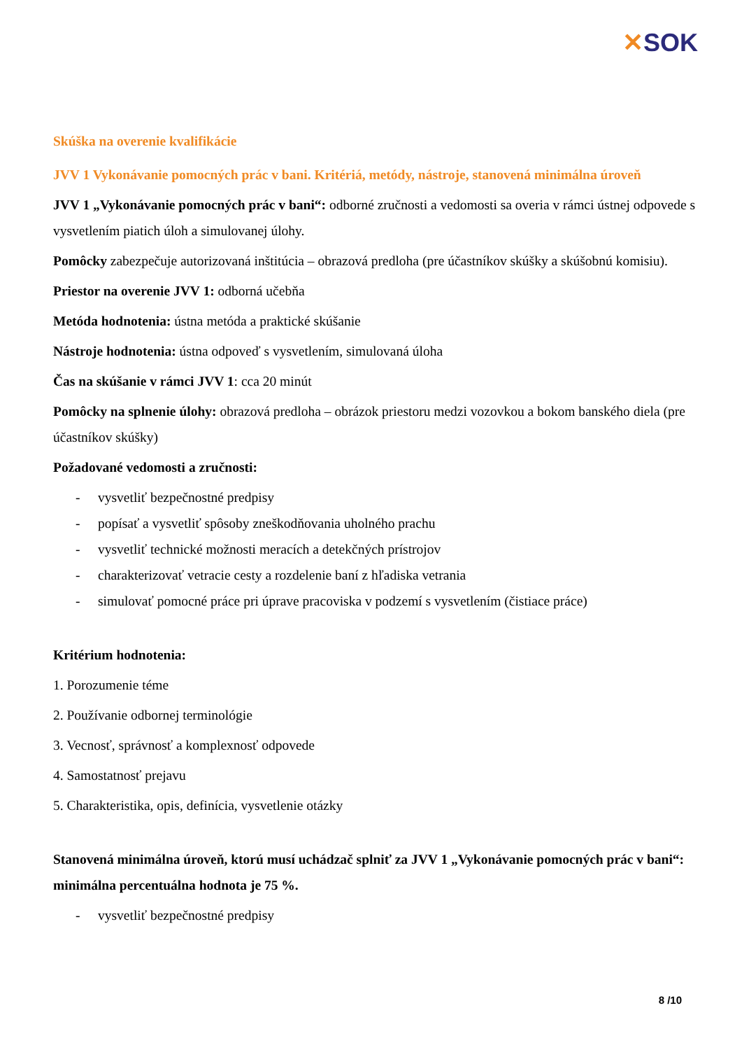✕SOK
Skúška na overenie kvalifikácie
JVV 1 Vykonávanie pomocných prác v bani. Kritériá, metódy, nástroje, stanovená minimálna úroveň
JVV 1 „Vykonávanie pomocných prác v bani“: odborné zručnosti a vedomosti sa overia v rámci ústnej odpovede s vysvetlením piatich úloh a simulovanej úlohy.
Pomôcky zabezpečuje autorizovaná inštitúcia – obrazová predloha (pre účastníkov skúšky a skúšobnú komisiu).
Priestor na overenie JVV 1: odborná učebňa
Metóda hodnotenia: ústna metóda a praktické skúšanie
Nástroje hodnotenia: ústna odpoveď s vysvetlením, simulovaná úloha
Čas na skúšanie v rámci JVV 1: cca 20 minút
Pomôcky na splnenie úlohy: obrazová predloha – obrázok priestoru medzi vozovkou a bokom banského diela (pre účastníkov skúšky)
Požadované vedomosti a zručnosti:
- vysvetliť bezpečnostné predpisy
- popísať a vysvetliť spôsoby zneškodňovania uholného prachu
- vysvetliť technické možnosti meracích a detekčných prístrojov
- charakterizovať vetracie cesty a rozdelenie baní z hľadiska vetrania
- simulovať pomocné práce pri úprave pracoviska v podzemí s vysvetlením (čistiace práce)
Kritérium hodnotenia:
1. Porozumenie téme
2. Používanie odbornej terminológie
3. Vecnosť, správnosť a komplexnosť odpovede
4. Samostatnosť prejavu
5. Charakteristika, opis, definícia, vysvetlenie otázky
Stanovená minimálna úroveň, ktorú musí uchádzač splniť za JVV 1 „Vykonávanie pomocných prác v bani“: minimálna percentuálna hodnota je 75 %.
- vysvetliť bezpečnostné predpisy
8 /10